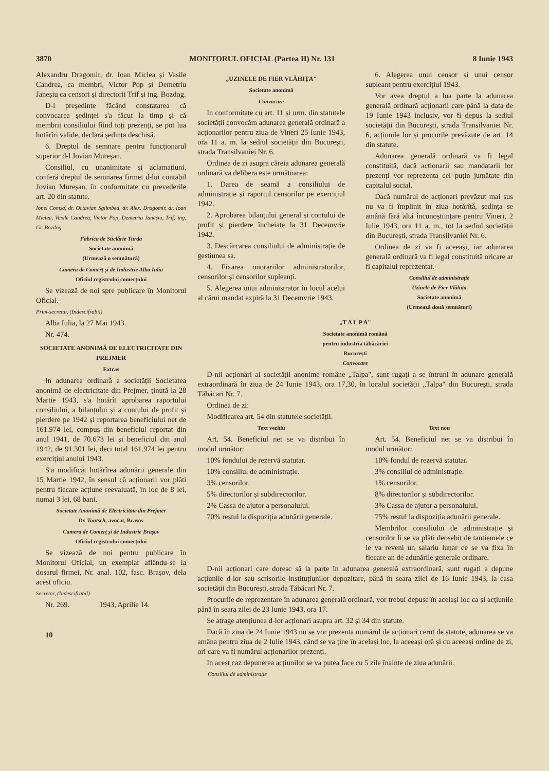3870 MONITORUL OFICIAL (Partea II) Nr. 131 8 Iunie 1943
Alexandru Dragomir, dr. Ioan Miclea și Vasile Candrea, ca membri, Victor Pop și Demetriu Janeșiu ca censori și directorii Trif și ing. Bozdog.
D-l președinte făcând constatarea că convocarea ședinței s'a făcut la timp și că membrii consiliului fiind toți prezenți, se pot lua hotărîri valide, declară ședința deschisă.
6. Dreptul de semnare pentru funcționarul superior d-l Jovian Mureșan.
Consiliul, cu unanimitate și aclamațiuni, conferă dreptul de semnarea firmei d-lui contabil Jovian Mureșan, în conformitate cu prevederile art. 20 din statute.
Ionel Comșa, dr. Octavian Sglimbea, dr. Alex. Dragomir, dr. Ioan Miclea, Vasile Candrea, Victor Pop, Demetriu Janeșiu, Trif; ing. Gr. Bozdog
Fabrica de Sticlărie Turda
Societate anonimă
(Urmează o semnătură)
Camera de Comerț și de Industrie Alba Iulia
Oficiul registrului comerțului
Se vizează de noi spre publicare în Monitorul Oficial.
Prim-secretar, (Indescifrabil)
Alba Iulia, la 27 Mai 1943.
Nr. 474.
SOCIETATE ANONIMĂ DE ELECTRICITATE DIN PREJMER
Extras
In adunarea ordinară a societății Societatea anonimă de electricitate din Prejmer, ținută la 28 Martie 1943, s'a hotărît aprobarea raportului consiliului, a bilanțului și a contului de profit și pierdere pe 1942 și reportarea beneficiului net de 161.974 lei, compus din beneficiul reportat din anul 1941, de 70.673 lei și beneficiul din anul 1942, de 91.301 lei, deci total 161.974 lei pentru exercițiul anului 1943.
S'a modificat hotărîrea adunării generale din 15 Martie 1942, în sensul că acționarii vor plăti pentru fiecare acțiune reevaluată, în loc de 8 lei, numai 3 lei, 68 bani.
Societate Anonimă de Electricitate din Prejmer
Dr. Tontsch, avocat, Brașov
Camera de Comerț și de Industrie Brașov
Oficiul registrului comerțului
Se vizează de noi pentru publicare în Monitorul Oficial, un exemplar aflându-se la dosarul firmei, Nr. anal. 102, fasc. Brașov, dela acest oficiu.
Secretar, (Indescifrabil)
Nr. 269. 1943, Aprilie 14.
10
„UZINELE DE FIER VLĂHIȚA"
Societate anonimă
Convocare
In conformitate cu art. 11 și urm. din statutele societății convocăm adunarea generală ordinară a acționarilor pentru ziua de Vineri 25 Iunie 1943, ora 11 a. m. la sediul societății din București, strada Transilvaniei Nr. 6.
Ordinea de zi asupra căreia adunarea generală ordinară va delibera este următoarea:
1. Darea de seamă a consiliului de administrație și raportul censorilor pe exercițiul 1942.
2. Aprobarea bilanțului general și contului de profit și pierdere încheiate la 31 Decemvrie 1942.
3. Descărcarea consiliului de administrație de gestiunea sa.
4. Fixarea onorariilor administratorilor, censorilor și censorilor supleanți.
5. Alegerea unui administrator în locul acelui al cărui mandat expiră la 31 Decemvrie 1943.
6. Alegerea unui censor și unui censor supleant pentru exercițiul 1943.
Vor avea dreptul a lua parte la adunarea generală ordinară acționarii care până la data de 19 Iunie 1943 inclusiv, vor fi depus la sediul societății din București, strada Transilvaniei Nr. 6, acțiunile lor și procurile prevăzute de art. 14 din statute.
Adunarea generală ordinară va fi legal constituită, dacă acționarii sau mandatarii lor prezenți vor reprezenta cel puțin jumătate din capitalul social.
Dacă numărul de acționari prevăzut mai sus nu va fi împlinit în ziua hotărîtă, ședința se amână fără altă încunoștiințare pentru Vineri, 2 Iulie 1943, ora 11 a. m., tot la sediul societății din București, strada Transilvaniei Nr. 6.
Ordinea de zi va fi aceeași, iar adunarea generală ordinară va fi legal constituită oricare ar fi capitalul reprezentat.
Consiliul de administrație
Uzinele de Fier Vlăhița
Societate anonimă
(Urmează două semnături)
„T A L P A"
Societate anonimă română
pentru industria tăbăcăriei
București
Convocare
D-nii acționari ai societății anonime române „Talpa", sunt rugați a se întruni în adunare generală extraordinară în ziua de 24 Iunie 1943, ora 17,30, în localul societății „Talpa" din București, strada Tăbăcari Nr. 7.
Ordinea de zi:
Modificarea art. 54 din statutele societății.
Text vechiu
Art. 54. Beneficiul net se va distribui în modul următor:
10% fondului de rezervă statutar.
10% consiliul de administrație.
3% censorilor.
5% directorilor și subdirectorilor.
2% Cassa de ajutor a personalului.
70% restul la dispoziția adunării generale.
Text nou
Art. 54. Beneficiul net se va distribui în modul următor:
10% fondul de rezervă statutar.
3% consiliul de administrație.
1% censorilor.
8% directorilor și subdirectorilor.
3% Cassa de ajutor a personalului.
75% restul la dispoziția adunării generale.
Membrilor consiliului de administrație și censorilor li se va plăti deosebit de tantiemele ce le va reveni un salariu lunar ce se va fixa în fiecare an de adunările generale ordinare.
D-nii acționari care doresc să ia parte în adunarea generală extraordinară, sunt rugați a depune acțiunile d-lor sau scrisorile instituțiunilor depozitare, până în seara zilei de 16 Iunie 1943, la casa societății din București, strada Tăbăcari Nr. 7.
Procurile de reprezentare în adunarea generală ordinară, vor trebui depuse în același loc ca și acțiunile până în seara zilei de 23 Iunie 1943, ora 17.
Se atrage atențiunea d-lor acționari asupra art. 32 și 34 din statute.
Dacă în ziua de 24 Iunie 1943 nu se vor prezenta numărul de acționari cerut de statute, adunarea se va amâna pentru ziua de 2 Iulie 1943, când se va ține în același loc, la aceeași oră și cu aceeași ordine de zi, ori care va fi numărul acționarilor prezenți.
In acest caz depunerea acțiunilor se va putea face cu 5 zile înainte de ziua adunării.
Consiliul de administrație